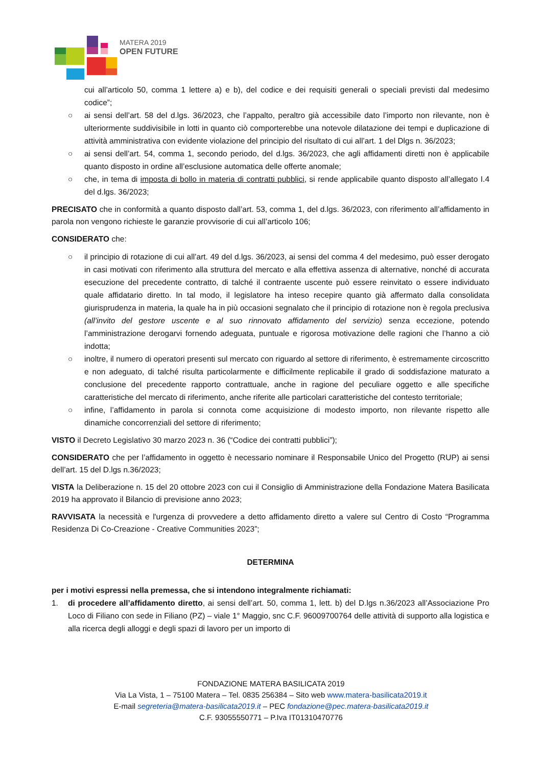MATERA 2019
OPEN FUTURE
cui all’articolo 50, comma 1 lettere a) e b), del codice e dei requisiti generali o speciali previsti dal medesimo codice”;
○ ai sensi dell’art. 58 del d.lgs. 36/2023, che l’appalto, peraltro già accessibile dato l’importo non rilevante, non è ulteriormente suddivisibile in lotti in quanto ciò comporterebbe una notevole dilatazione dei tempi e duplicazione di attività amministrativa con evidente violazione del principio del risultato di cui all’art. 1 del Dlgs n. 36/2023;
○ ai sensi dell’art. 54, comma 1, secondo periodo, del d.lgs. 36/2023, che agli affidamenti diretti non è applicabile quanto disposto in ordine all’esclusione automatica delle offerte anomale;
○ che, in tema di imposta di bollo in materia di contratti pubblici, si rende applicabile quanto disposto all’allegato I.4 del d.lgs. 36/2023;
PRECISATO che in conformità a quanto disposto dall’art. 53, comma 1, del d.lgs. 36/2023, con riferimento all’affidamento in parola non vengono richieste le garanzie provvisorie di cui all’articolo 106;
CONSIDERATO che:
○ il principio di rotazione di cui all’art. 49 del d.lgs. 36/2023, ai sensi del comma 4 del medesimo, può esser derogato in casi motivati con riferimento alla struttura del mercato e alla effettiva assenza di alternative, nonché di accurata esecuzione del precedente contratto, di talché il contraente uscente può essere reinvitato o essere individuato quale affidatario diretto. In tal modo, il legislatore ha inteso recepire quanto già affermato dalla consolidata giurisprudenza in materia, la quale ha in più occasioni segnalato che il principio di rotazione non è regola preclusiva (all’invito del gestore uscente e al suo rinnovato affidamento del servizio) senza eccezione, potendo l’amministrazione derogarvi fornendo adeguata, puntuale e rigorosa motivazione delle ragioni che l’hanno a ciò indotta;
○ inoltre, il numero di operatori presenti sul mercato con riguardo al settore di riferimento, è estremamente circoscritto e non adeguato, di talché risulta particolarmente e difficilmente replicabile il grado di soddisfazione maturato a conclusione del precedente rapporto contrattuale, anche in ragione del peculiare oggetto e alle specifiche caratteristiche del mercato di riferimento, anche riferite alle particolari caratteristiche del contesto territoriale;
○ infine, l’affidamento in parola si connota come acquisizione di modesto importo, non rilevante rispetto alle dinamiche concorrenziali del settore di riferimento;
VISTO il Decreto Legislativo 30 marzo 2023 n. 36 (“Codice dei contratti pubblici”);
CONSIDERATO che per l’affidamento in oggetto è necessario nominare il Responsabile Unico del Progetto (RUP) ai sensi dell’art. 15 del D.lgs n.36/2023;
VISTA la Deliberazione n. 15 del 20 ottobre 2023 con cui il Consiglio di Amministrazione della Fondazione Matera Basilicata 2019 ha approvato il Bilancio di previsione anno 2023;
RAVVISATA la necessità e l'urgenza di provvedere a detto affidamento diretto a valere sul Centro di Costo “Programma Residenza Di Co-Creazione - Creative Communities 2023”;
DETERMINA
per i motivi espressi nella premessa, che si intendono integralmente richiamati:
1. di procedere all’affidamento diretto, ai sensi dell’art. 50, comma 1, lett. b) del D.lgs n.36/2023 all’Associazione Pro Loco di Filiano con sede in Filiano (PZ) – viale 1° Maggio, snc C.F. 96009700764 delle attività di supporto alla logistica e alla ricerca degli alloggi e degli spazi di lavoro per un importo di
FONDAZIONE MATERA BASILICATA 2019
Via La Vista, 1 – 75100 Matera – Tel. 0835 256384 – Sito web www.matera-basilicata2019.it
E-mail segreteria@matera-basilicata2019.it – PEC fondazione@pec.matera-basilicata2019.it
C.F. 93055550771 – P.Iva IT01310470776